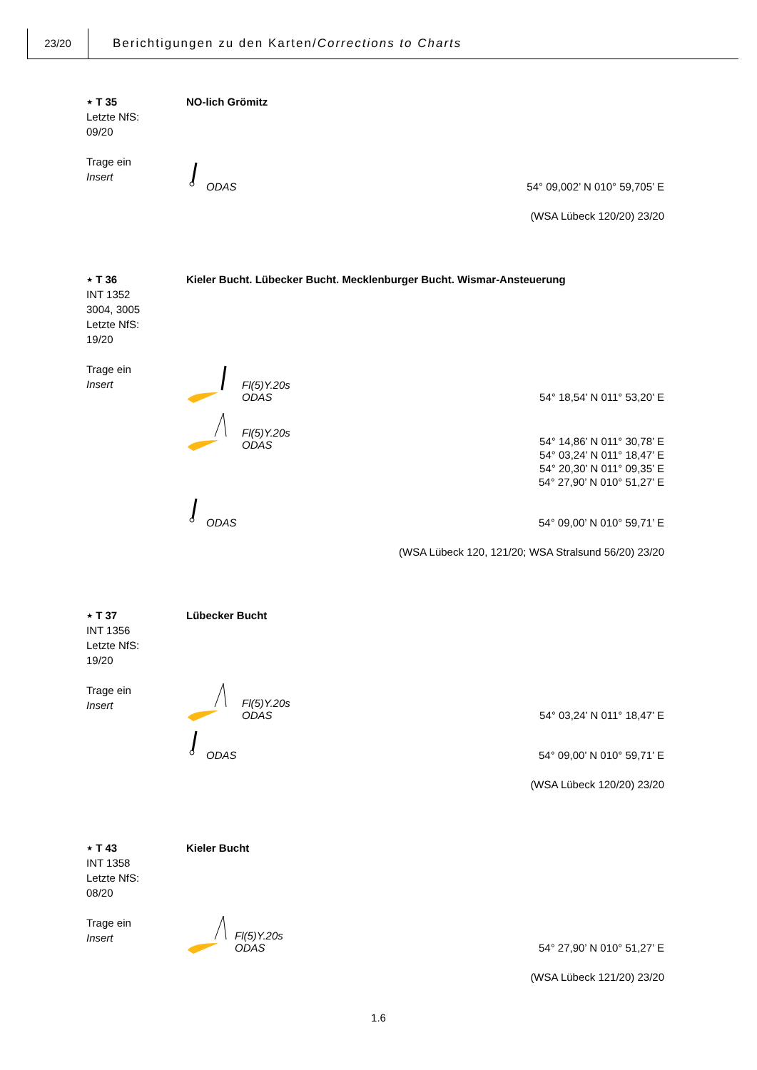23/20
Berichtigungen zu den Karten/Corrections to Charts
⋆ T 35
Letzte NfS:
09/20
Trage ein
Insert
NO-lich Grömitz
ODAS
54° 09,002’ N 010° 59,705’ E
(WSA Lübeck 120/20) 23/20
⋆ T 36
INT 1352
3004, 3005
Letzte NfS:
19/20
Trage ein
Insert
Kieler Bucht. Lübecker Bucht. Mecklenburger Bucht. Wismar-Ansteuerung
Fl(5)Y.20s
ODAS
54° 18,54’ N 011° 53,20’ E
Fl(5)Y.20s
ODAS
54° 14,86’ N 011° 30,78’ E
54° 03,24’ N 011° 18,47’ E
54° 20,30’ N 011° 09,35’ E
54° 27,90’ N 010° 51,27’ E
ODAS
54° 09,00’ N 010° 59,71’ E
(WSA Lübeck 120, 121/20; WSA Stralsund 56/20) 23/20
⋆ T 37
INT 1356
Letzte NfS:
19/20
Trage ein
Insert
Lübecker Bucht
Fl(5)Y.20s
ODAS
54° 03,24’ N 011° 18,47’ E
ODAS
54° 09,00’ N 010° 59,71’ E
(WSA Lübeck 120/20) 23/20
⋆ T 43
INT 1358
Letzte NfS:
08/20
Trage ein
Insert
Kieler Bucht
Fl(5)Y.20s
ODAS
54° 27,90’ N 010° 51,27’ E
(WSA Lübeck 121/20) 23/20
1.6